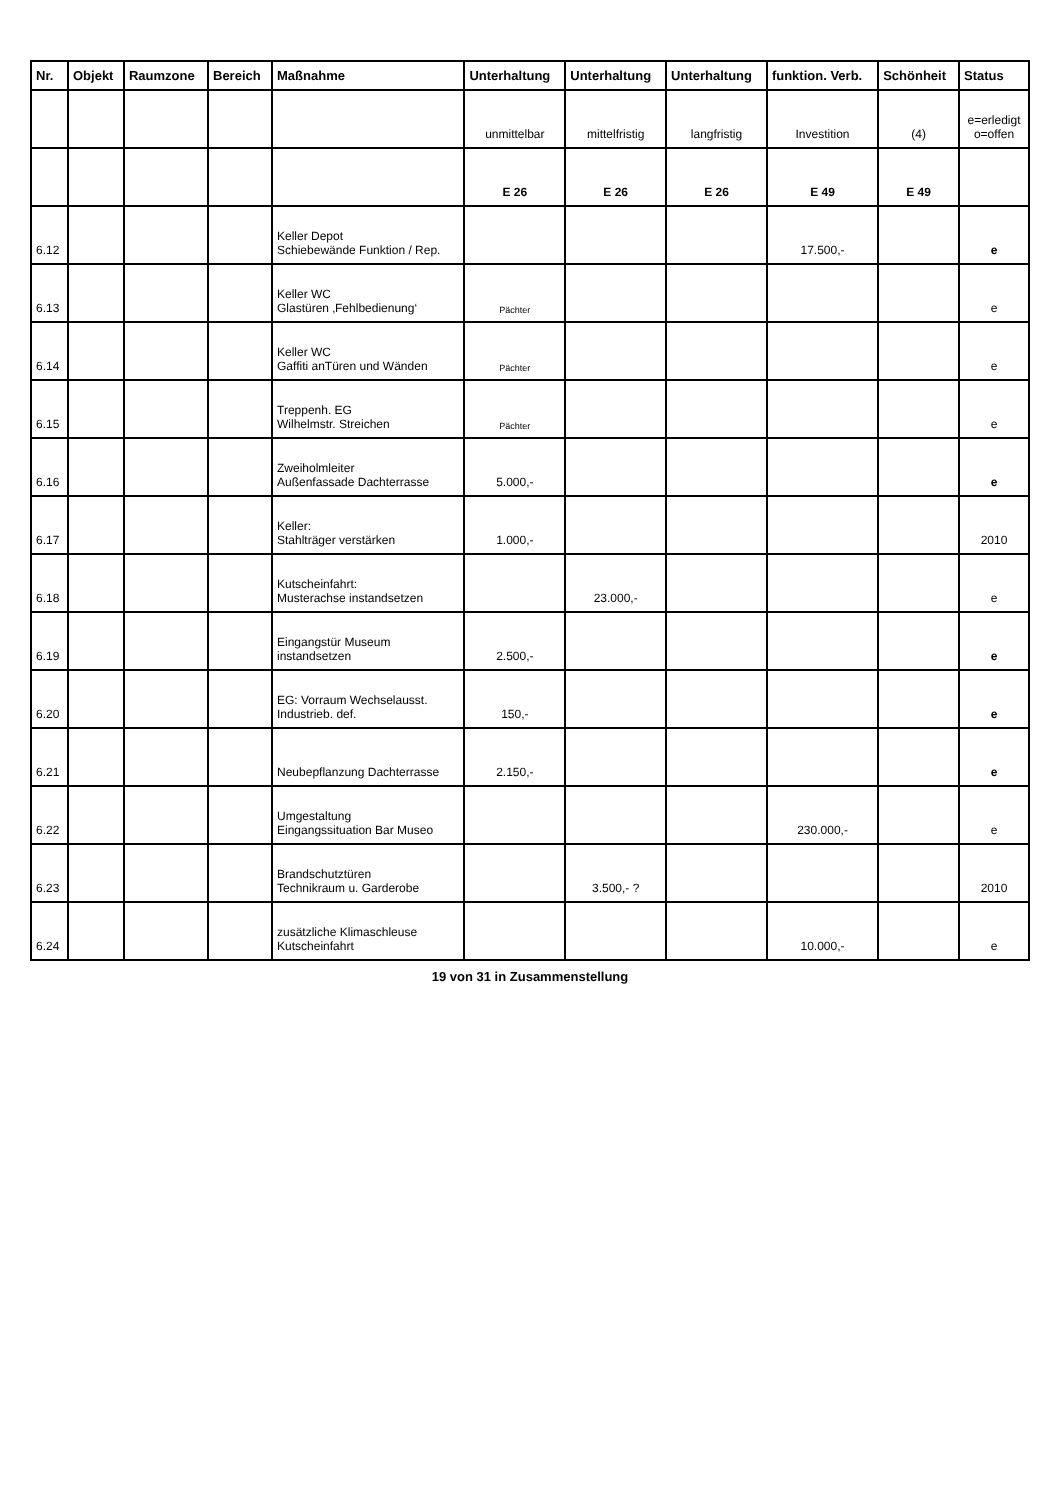| Nr. | Objekt | Raumzone | Bereich | Maßnahme | Unterhaltung | Unterhaltung | Unterhaltung | funktion. Verb. | Schönheit | Status |
| --- | --- | --- | --- | --- | --- | --- | --- | --- | --- | --- |
| | | | | | unmittelbar | mittelfristig | langfristig | Investition | (4) | e=erledigt o=offen |
| | | | | | E 26 | E 26 | E 26 | E 49 | E 49 | |
| 6.12 | | | | Keller Depot Schiebewände Funktion / Rep. | | | | 17.500,- | | e |
| 6.13 | | | | Keller WC Glastüren ‚Fehlbedienung‘ | Pächter | | | | | e |
| 6.14 | | | | Keller WC Gaffiti anTüren und Wänden | Pächter | | | | | e |
| 6.15 | | | | Treppenh. EG Wilhelmstr. Streichen | Pächter | | | | | e |
| 6.16 | | | | Zweiholmleiter Außenfassade Dachterrasse | 5.000,- | | | | | e |
| 6.17 | | | | Keller: Stahlträger verstärken | 1.000,- | | | | | 2010 |
| 6.18 | | | | Kutscheinfahrt: Musterachse instandsetzen | | 23.000,- | | | | e |
| 6.19 | | | | Eingangstür Museum instandsetzen | 2.500,- | | | | | e |
| 6.20 | | | | EG: Vorraum Wechselausst. Industrieb. def. | 150,- | | | | | e |
| 6.21 | | | | Neubepflanzung Dachterrasse | 2.150,- | | | | | e |
| 6.22 | | | | Umgestaltung Eingangssituation Bar Museo | | | | 230.000,- | | e |
| 6.23 | | | | Brandschutztüren Technikraum u. Garderobe | | 3.500,- ? | | | | 2010 |
| 6.24 | | | | zusätzliche Klimaschleuse Kutscheinfahrt | | | | 10.000,- | | e |
19 von 31 in Zusammenstellung